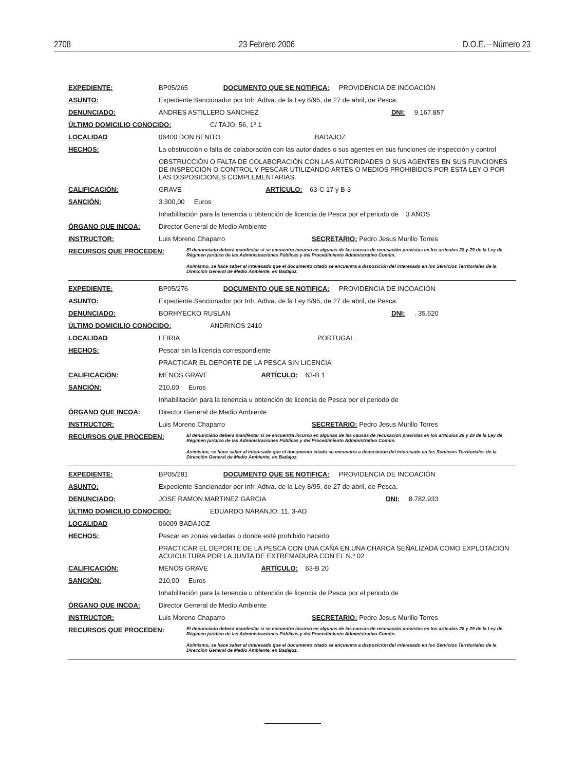2708 23 Febrero 2006 D.O.E.—Número 23
EXPEDIENTE: BP05/265 DOCUMENTO QUE SE NOTIFICA: PROVIDENCIA DE INCOACIÓN
ASUNTO: Expediente Sancionador por Infr. Adtva. de la Ley 8/95, de 27 de abril, de Pesca.
DENUNCIADO: ANDRES ASTILLERO SANCHEZ DNI: 9.167.857
ÚLTIMO DOMICILIO CONOCIDO: C/ TAJO, 56, 1º 1
LOCALIDAD 06400 DON BENITO BADAJOZ
HECHOS: La obstrucción o falta de colaboración con las autoridades o sus agentes en sus funciones de inspección y control
OBSTRUCCIÓN O FALTA DE COLABORACIÓN CON LAS AUTORIDADES O SUS AGENTES EN SUS FUNCIONES DE INSPECCIÓN O CONTROL Y PESCAR UTILIZANDO ARTES O MEDIOS PROHIBIDOS POR ESTA LEY O POR LAS DISPOSICIONES COMPLEMENTARIAS.
CALIFICACIÓN: GRAVE ARTÍCULO: 63-C 17 y B-3
SANCIÓN: 3.300,00 Euros
Inhabilitación para la tenencia u obtención de licencia de Pesca por el periodo de 3 AÑOS
ÓRGANO QUE INCOA: Director General de Medio Ambiente
INSTRUCTOR: Luis Moreno Chaparro SECRETARIO: Pedro Jesus Murillo Torres
RECURSOS QUE PROCEDEN: El denunciado deberá manifestar si se encuentra incurso en algunas de las causas de recusación previstas en los artículos 28 y 29 de la Ley de Régimen jurídico de las Administraciones Públicas y del Procedimiento Administrativo Común.
Asimismo, se hace saber al interesado que el documento citado se encuentra a disposición del interesado en los Servicios Territoriales de la Dirección General de Medio Ambiente, en Badajoz.
EXPEDIENTE: BP05/276 DOCUMENTO QUE SE NOTIFICA: PROVIDENCIA DE INCOACIÓN
ASUNTO: Expediente Sancionador por Infr. Adtva. de la Ley 8/95, de 27 de abril, de Pesca.
DENUNCIADO: BORHYECKO RUSLAN DNI: . 35.620
ÚLTIMO DOMICILIO CONOCIDO: ANDRINOS 2410
LOCALIDAD LEIRIA PORTUGAL
HECHOS: Pescar sin la licencia correspondiente
PRACTICAR EL DEPORTE DE LA PESCA SIN LICENCIA
CALIFICACIÓN: MENOS GRAVE ARTÍCULO: 63-B 1
SANCIÓN: 210,00 Euros
Inhabilitación para la tenencia u obtención de licencia de Pesca por el periodo de
ÓRGANO QUE INCOA: Director General de Medio Ambiente
INSTRUCTOR: Luis Moreno Chaparro SECRETARIO: Pedro Jesus Murillo Torres
RECURSOS QUE PROCEDEN: El denunciado deberá manifestar si se encuentra incurso en algunas de las causas de recusación previstas en los artículos 28 y 29 de la Ley de Régimen jurídico de las Administraciones Públicas y del Procedimiento Administrativo Común.
Asimismo, se hace saber al interesado que el documento citado se encuentra a disposición del interesado en los Servicios Territoriales de la Dirección General de Medio Ambiente, en Badajoz.
EXPEDIENTE: BP05/281 DOCUMENTO QUE SE NOTIFICA: PROVIDENCIA DE INCOACIÓN
ASUNTO: Expediente Sancionador por Infr. Adtva. de la Ley 8/95, de 27 de abril, de Pesca.
DENUNCIADO: JOSE RAMON MARTINEZ GARCIA DNI: 8.782.933
ÚLTIMO DOMICILIO CONOCIDO: EDUARDO NARANJO, 11, 3-AD
LOCALIDAD 06009 BADAJOZ
HECHOS: Pescar en zonas vedadas o donde esté prohibido hacerlo
PRACTICAR EL DEPORTE DE LA PESCA CON UNA CAÑA EN UNA CHARCA SEÑALIZADA COMO EXPLOTACIÓN ACUICULTURA POR LA JUNTA DE EXTREMADURA CON EL N.º 02
CALIFICACIÓN: MENOS GRAVE ARTÍCULO: 63-B 20
SANCIÓN: 210,00 Euros
Inhabilitación para la tenencia u obtención de licencia de Pesca por el periodo de
ÓRGANO QUE INCOA: Director General de Medio Ambiente
INSTRUCTOR: Luis Moreno Chaparro SECRETARIO: Pedro Jesus Murillo Torres
RECURSOS QUE PROCEDEN: El denunciado deberá manifestar si se encuentra incurso en algunas de las causas de recusación previstas en los artículos 28 y 29 de la Ley de Régimen jurídico de las Administraciones Públicas y del Procedimiento Administrativo Común.
Asimismo, se hace saber al interesado que el documento citado se encuentra a disposición del interesado en los Servicios Territoriales de la Dirección General de Medio Ambiente, en Badajoz.